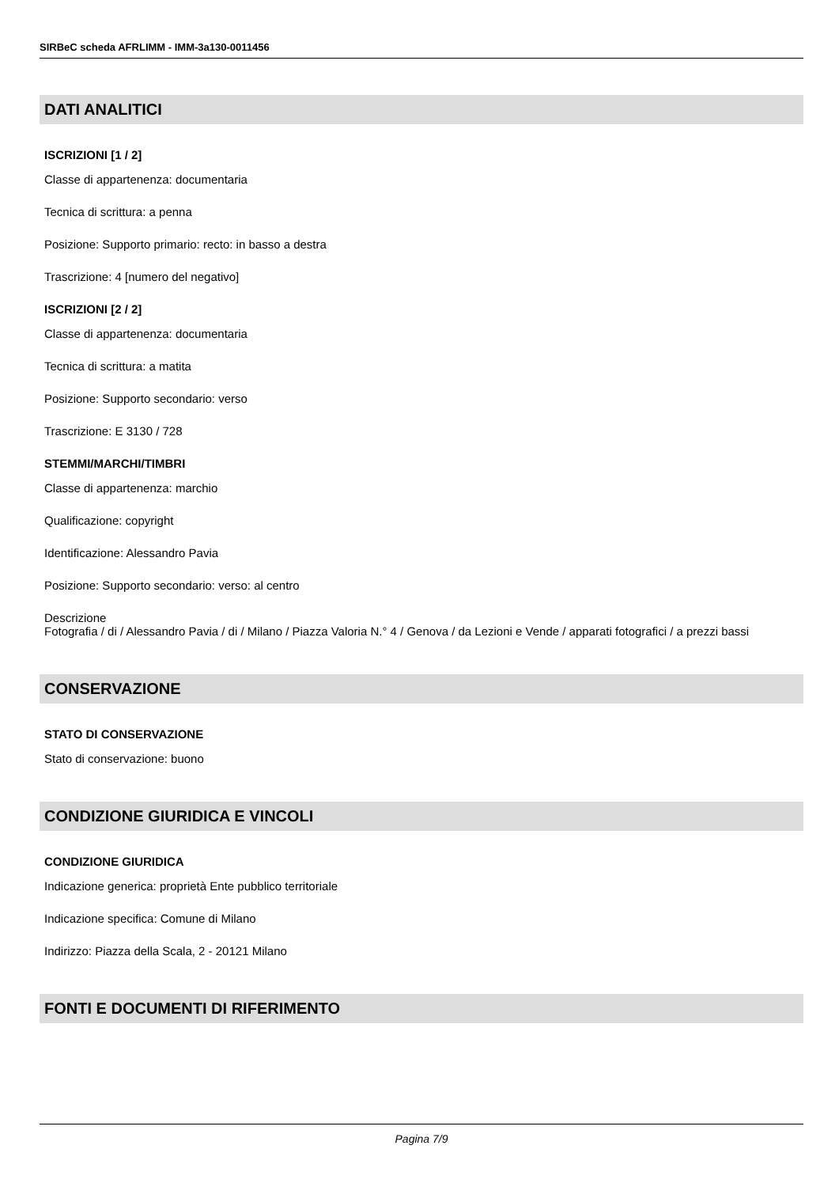SIRBeC scheda AFRLIMM - IMM-3a130-0011456
DATI ANALITICI
ISCRIZIONI [1 / 2]
Classe di appartenenza: documentaria
Tecnica di scrittura: a penna
Posizione: Supporto primario: recto: in basso a destra
Trascrizione: 4 [numero del negativo]
ISCRIZIONI [2 / 2]
Classe di appartenenza: documentaria
Tecnica di scrittura: a matita
Posizione: Supporto secondario: verso
Trascrizione: E 3130 / 728
STEMMI/MARCHI/TIMBRI
Classe di appartenenza: marchio
Qualificazione: copyright
Identificazione: Alessandro Pavia
Posizione: Supporto secondario: verso: al centro
Descrizione
Fotografia / di / Alessandro Pavia / di / Milano / Piazza Valoria N.° 4 / Genova / da Lezioni e Vende / apparati fotografici / a prezzi bassi
CONSERVAZIONE
STATO DI CONSERVAZIONE
Stato di conservazione: buono
CONDIZIONE GIURIDICA E VINCOLI
CONDIZIONE GIURIDICA
Indicazione generica: proprietà Ente pubblico territoriale
Indicazione specifica: Comune di Milano
Indirizzo: Piazza della Scala, 2 - 20121 Milano
FONTI E DOCUMENTI DI RIFERIMENTO
Pagina 7/9